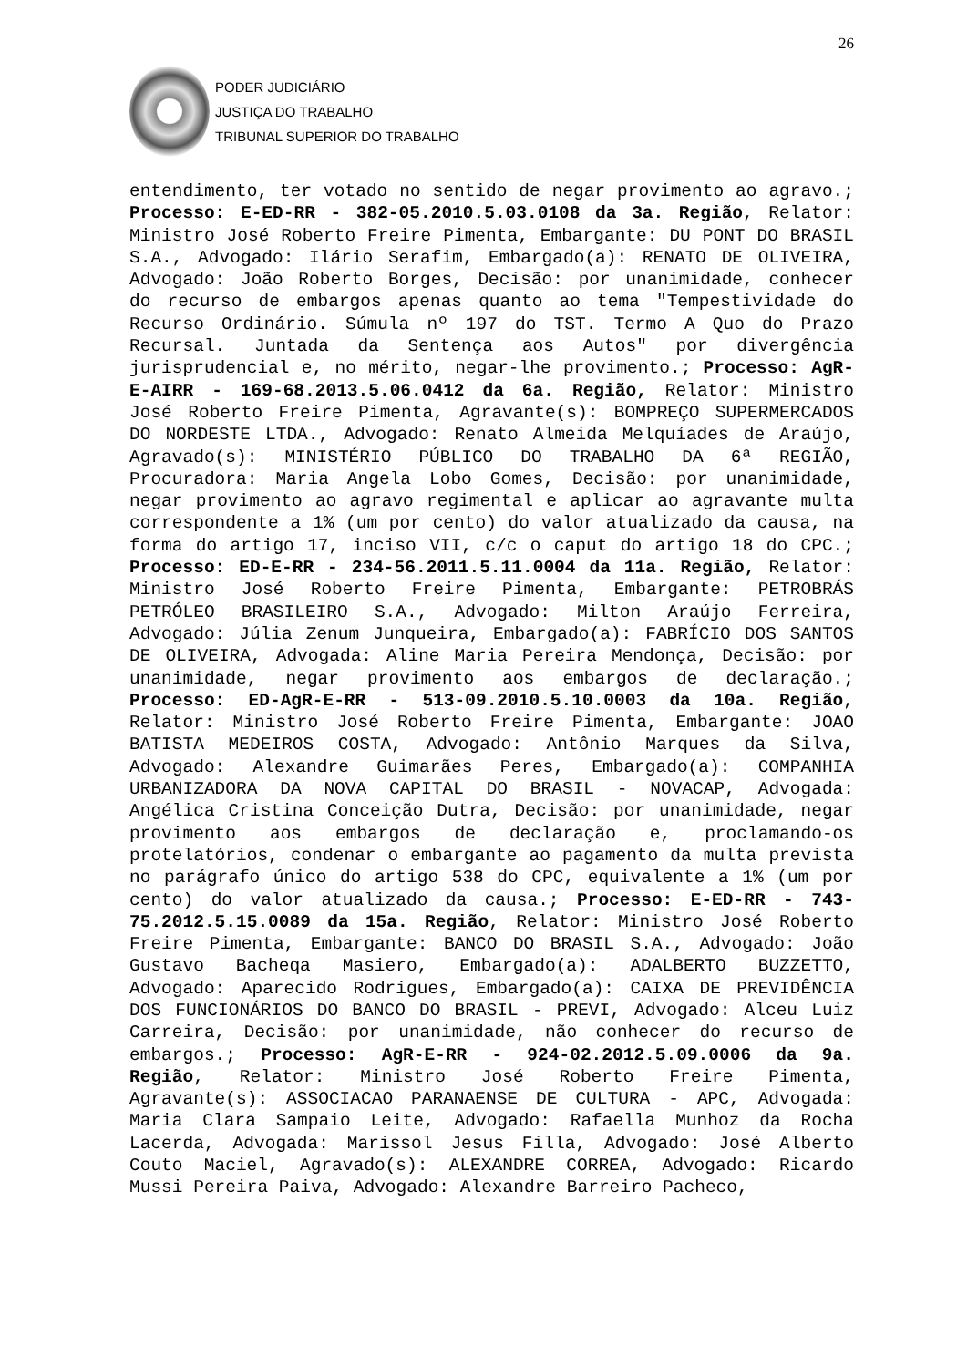26
PODER JUDICIÁRIO
JUSTIÇA DO TRABALHO
TRIBUNAL SUPERIOR DO TRABALHO
entendimento, ter votado no sentido de negar provimento ao agravo.; Processo: E-ED-RR - 382-05.2010.5.03.0108 da 3a. Região, Relator: Ministro José Roberto Freire Pimenta, Embargante: DU PONT DO BRASIL S.A., Advogado: Ilário Serafim, Embargado(a): RENATO DE OLIVEIRA, Advogado: João Roberto Borges, Decisão: por unanimidade, conhecer do recurso de embargos apenas quanto ao tema "Tempestividade do Recurso Ordinário. Súmula nº 197 do TST. Termo A Quo do Prazo Recursal. Juntada da Sentença aos Autos" por divergência jurisprudencial e, no mérito, negar-lhe provimento.; Processo: AgR-E-AIRR - 169-68.2013.5.06.0412 da 6a. Região, Relator: Ministro José Roberto Freire Pimenta, Agravante(s): BOMPREÇO SUPERMERCADOS DO NORDESTE LTDA., Advogado: Renato Almeida Melquíades de Araújo, Agravado(s): MINISTÉRIO PÚBLICO DO TRABALHO DA 6ª REGIÃO, Procuradora: Maria Angela Lobo Gomes, Decisão: por unanimidade, negar provimento ao agravo regimental e aplicar ao agravante multa correspondente a 1% (um por cento) do valor atualizado da causa, na forma do artigo 17, inciso VII, c/c o caput do artigo 18 do CPC.; Processo: ED-E-RR - 234-56.2011.5.11.0004 da 11a. Região, Relator: Ministro José Roberto Freire Pimenta, Embargante: PETROBRÁS PETRÓLEO BRASILEIRO S.A., Advogado: Milton Araújo Ferreira, Advogado: Júlia Zenum Junqueira, Embargado(a): FABRÍCIO DOS SANTOS DE OLIVEIRA, Advogada: Aline Maria Pereira Mendonça, Decisão: por unanimidade, negar provimento aos embargos de declaração.; Processo: ED-AgR-E-RR - 513-09.2010.5.10.0003 da 10a. Região, Relator: Ministro José Roberto Freire Pimenta, Embargante: JOAO BATISTA MEDEIROS COSTA, Advogado: Antônio Marques da Silva, Advogado: Alexandre Guimarães Peres, Embargado(a): COMPANHIA URBANIZADORA DA NOVA CAPITAL DO BRASIL - NOVACAP, Advogada: Angélica Cristina Conceição Dutra, Decisão: por unanimidade, negar provimento aos embargos de declaração e, proclamando-os protelatórios, condenar o embargante ao pagamento da multa prevista no parágrafo único do artigo 538 do CPC, equivalente a 1% (um por cento) do valor atualizado da causa.; Processo: E-ED-RR - 743-75.2012.5.15.0089 da 15a. Região, Relator: Ministro José Roberto Freire Pimenta, Embargante: BANCO DO BRASIL S.A., Advogado: João Gustavo Bacheqa Masiero, Embargado(a): ADALBERTO BUZZETTO, Advogado: Aparecido Rodrigues, Embargado(a): CAIXA DE PREVIDÊNCIA DOS FUNCIONÁRIOS DO BANCO DO BRASIL - PREVI, Advogado: Alceu Luiz Carreira, Decisão: por unanimidade, não conhecer do recurso de embargos.; Processo: AgR-E-RR - 924-02.2012.5.09.0006 da 9a. Região, Relator: Ministro José Roberto Freire Pimenta, Agravante(s): ASSOCIACAO PARANAENSE DE CULTURA - APC, Advogada: Maria Clara Sampaio Leite, Advogado: Rafaella Munhoz da Rocha Lacerda, Advogada: Marissol Jesus Filla, Advogado: José Alberto Couto Maciel, Agravado(s): ALEXANDRE CORREA, Advogado: Ricardo Mussi Pereira Paiva, Advogado: Alexandre Barreiro Pacheco,